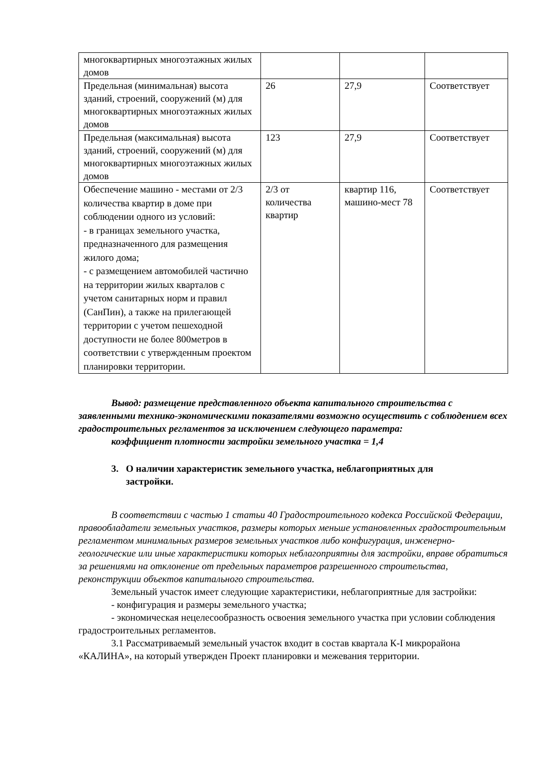| многоквартирных многоэтажных жилых домов | | | |
| Предельная (минимальная) высота зданий, строений, сооружений (м) для многоквартирных многоэтажных жилых домов | 26 | 27,9 | Соответствует |
| Предельная (максимальная) высота зданий, строений, сооружений (м) для многоквартирных многоэтажных жилых домов | 123 | 27,9 | Соответствует |
| Обеспечение машино - местами от 2/3 количества квартир в доме при соблюдении одного из условий: - в границах земельного участка, предназначенного для размещения жилого дома; - с размещением автомобилей частично на территории жилых кварталов с учетом санитарных норм и правил (СанПин), а также на прилегающей территории с учетом пешеходной доступности не более 800метров в соответствии с утвержденным проектом планировки территории. | 2/3 от количества квартир | квартир 116, машино-мест 78 | Соответствует |
Вывод: размещение представленного объекта капитального строительства с заявленными технико-экономическими показателями возможно осуществить с соблюдением всех градостроительных регламентов за исключением следующего параметра:
коэффициент плотности застройки земельного участка = 1,4
3. О наличии характеристик земельного участка, неблагоприятных для
застройки.
В соответствии с частью 1 статьи 40 Градостроительного кодекса Российской Федерации, правообладатели земельных участков, размеры которых меньше установленных градостроительным регламентом минимальных размеров земельных участков либо конфигурация, инженерно-геологические или иные характеристики которых неблагоприятны для застройки, вправе обратиться за решениями на отклонение от предельных параметров разрешенного строительства, реконструкции объектов капитального строительства.
Земельный участок имеет следующие характеристики, неблагоприятные для застройки:
- конфигурация и размеры земельного участка;
- экономическая нецелесообразность освоения земельного участка при условии соблюдения градостроительных регламентов.
3.1 Рассматриваемый земельный участок входит в состав квартала К-I микрорайона «КАЛИНА», на который утвержден Проект планировки и межевания территории.